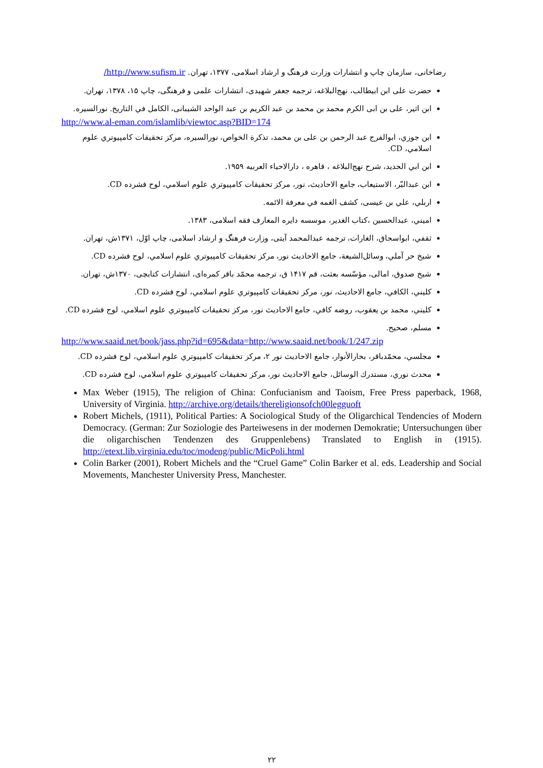رضاخانی، سازمان چاپ و انتشارات وزارت فرهنگ و ارشاد اسلامی، ۱۳۷۷، تهران. http://www.sufism.ir/
حضرت علی ابن ابیطالب، نهج‌البلاغه، ترجمه جعفر شهیدی، انتشارات علمی و فرهنگی، چاپ ۱۵، ۱۳۷۸، تهران.
ابن اثير، على بن ابى الكرم محمد بن محمد بن عبد الكريم بن عبد الواحد الشيبانى، الكامل في التاريخ. نورالسيره.
http://www.al-eman.com/islamlib/viewtoc.asp?BID=174
ابن جوزي، ابوالفرج عبد الرحمن بن على بن محمد، تذكرة الخواص، نورالسيره، مركز تحقيقات كامپيوتري علوم اسلامي، CD.
ابن ابي الحديد، شرح نهج‌البلاغه ، قاهره ، دارالاحياء العربيه ۱۹۵۹.
ابن عبدالبّر، الاستيعاب، جامع الاحاديث، نور، مركز تحقيقات كامپيوتري علوم اسلامي، لوح فشرده CD.
اربلي، علي بن عيسى، كشف الغمه في معرفة الائمه.
اميني، عبدالحسين ،كتاب الغدير، موسسه دايره المعارف فقه اسلامی، ۱۳۸۳.
ثقفي، ابواسحاق، الغارات، ترجمه عبدالمحمد آيتی، وزارت فرهنگ و ارشاد اسلامی، چاپ اوّل، ۱۳۷۱ش، تهران.
شيخ حر آملي، وسائل‌الشيعة، جامع الاحاديث نور، مركز تحقيقات كامپيوتري علوم اسلامي، لوح فشرده CD.
شيخ صدوق، امالی، مؤسّسه بعثت، قم ۱۴۱۷ ق، ترجمه محمّد باقر كمره‌ای، انتشارات كتابچی، ۱۳۷۰ش، تهران.
كليني، الكافي، جامع الاحاديث، نور، مركز تحقيقات كامپيوتري علوم اسلامي، لوح فشرده CD.
كليني، محمد بن يعقوب، روضه كافي، جامع الاحاديث نور، مركز تحقيقات كامپيوتري علوم اسلامي، لوح فشرده CD.
مسلم، صحيح.
http://www.saaid.net/book/jass.php?id=695&data=http://www.saaid.net/book/1/247.zip
مجلسي، محمّدباقر، بحارالأنوار، جامع الاحاديث نور ۲، مركز تحقيقات كامپيوتري علوم اسلامي، لوح فشرده CD.
محدث نوري، مستدرك الوسائل، جامع الاحاديث نور، مركز تحقيقات كامپيوتري علوم اسلامي، لوح فشرده CD.
Max Weber (1915), The religion of China: Confucianism and Taoism, Free Press paperback, 1968, University of Virginia. http://archive.org/details/thereligionsofch00legguoft
Robert Michels, (1911), Political Parties: A Sociological Study of the Oligarchical Tendencies of Modern Democracy. (German: Zur Soziologie des Parteiwesens in der modernen Demokratie; Untersuchungen über die oligarchischen Tendenzen des Gruppenlebens) Translated to English in (1915). http://etext.lib.virginia.edu/toc/modeng/public/MicPoli.html
Colin Barker (2001), Robert Michels and the “Cruel Game” Colin Barker et al. eds. Leadership and Social Movements, Manchester University Press, Manchester.
۲۲